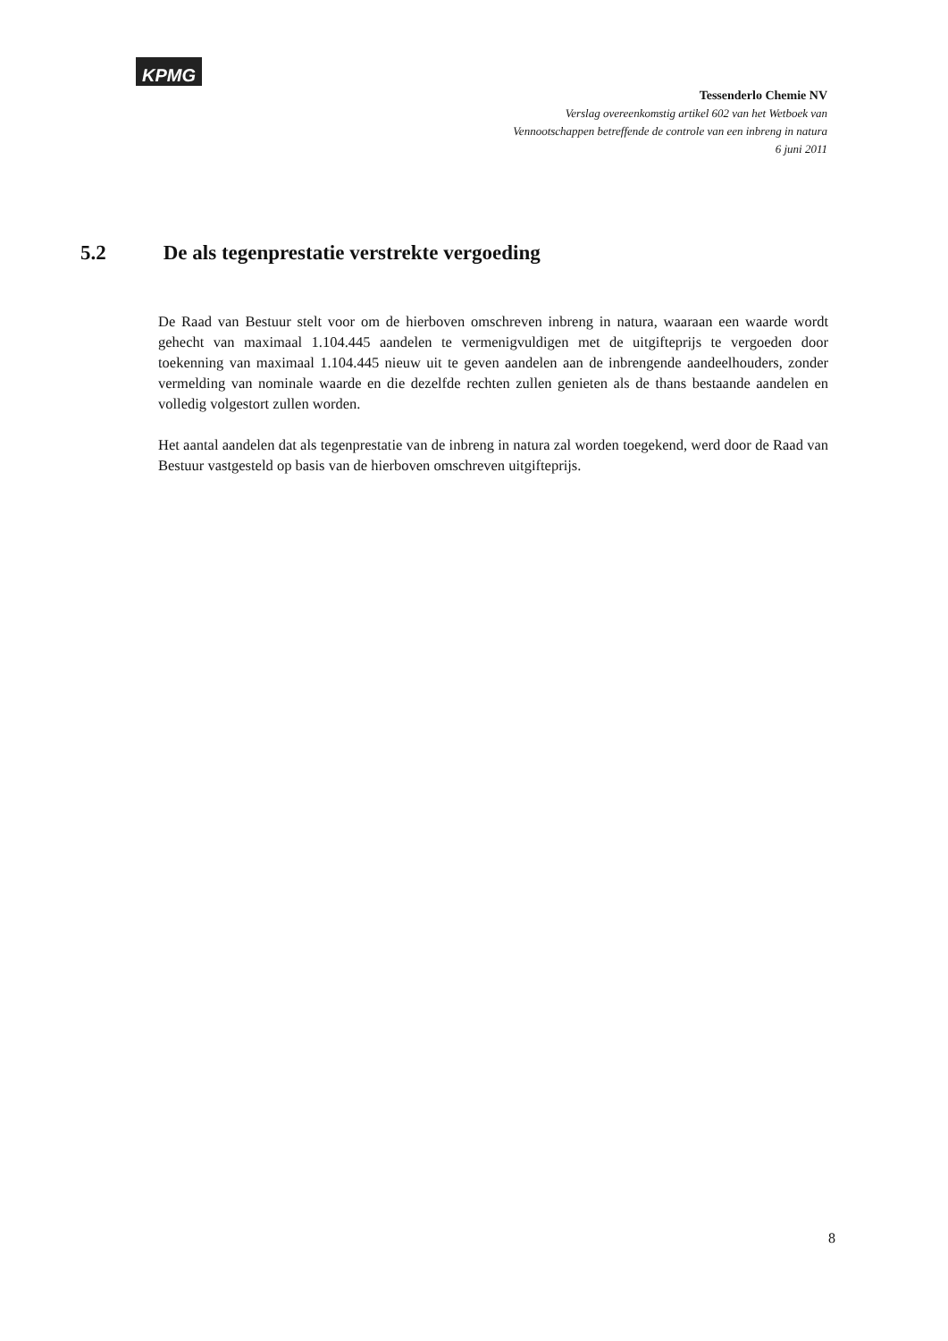KPMG
Tessenderlo Chemie NV
Verslag overeenkomstig artikel 602 van het Wetboek van
Vennootschappen betreffende de controle van een inbreng in natura
6 juni 2011
5.2 De als tegenprestatie verstrekte vergoeding
De Raad van Bestuur stelt voor om de hierboven omschreven inbreng in natura, waaraan een waarde wordt gehecht van maximaal 1.104.445 aandelen te vermenigvuldigen met de uitgifteprijs te vergoeden door toekenning van maximaal 1.104.445 nieuw uit te geven aandelen aan de inbrengende aandeelhouders, zonder vermelding van nominale waarde en die dezelfde rechten zullen genieten als de thans bestaande aandelen en volledig volgestort zullen worden.
Het aantal aandelen dat als tegenprestatie van de inbreng in natura zal worden toegekend, werd door de Raad van Bestuur vastgesteld op basis van de hierboven omschreven uitgifteprijs.
8